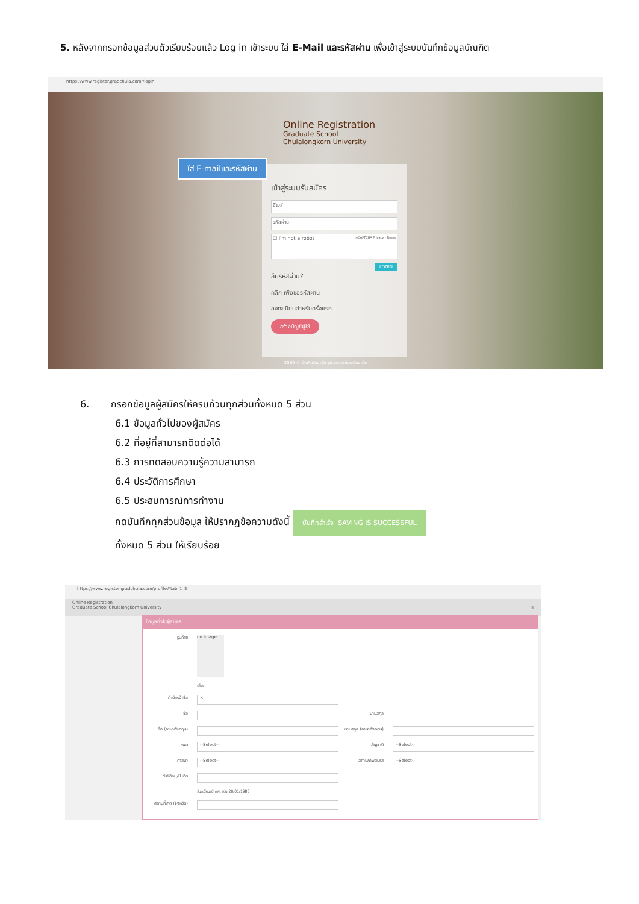5. หลังจากกรอกข้อมูลส่วนตัวเรียบร้อยแล้ว Log in เข้าระบบ ใส่ E-Mail และรหัสผ่าน เพื่อเข้าสู่ระบบบันทึกข้อมูลบัณฑิต
https://www.register.gradchula.com//login
Online Registration
Graduate School
Chulalongkorn University
เข้าสู่ระบบรับสมัคร
อีเมล์
รหัสผ่าน
☐ I'm not a robot reCAPTCHA Privacy - Terms
LOGIN
ลืมรหัสผ่าน?
คลิก เพื่อขอรหัสผ่าน
ลงทะเบียนสำหรับครั้งแรก
สร้างบัญชีผู้ใช้
ใส่ E-mailและรหัสผ่าน
2560 © บัณฑิตวิทยาลัย จุฬาลงกรณ์มหาวิทยาลัย
6. กรอกข้อมูลผู้สมัครให้ครบถ้วนทุกส่วนทั้งหมด 5 ส่วน
6.1 ข้อมูลทั่วไปของผู้สมัคร
6.2 ที่อยู่ที่สามารถติดต่อได้
6.3 การทดสอบความรู้ความสามารถ
6.4 ประวัติการศึกษา
6.5 ประสบการณ์การทำงาน
กดบันทึกทุกส่วนข้อมูล ให้ปรากฏข้อความดังนี้ บันทึกสำเร็จ SAVING IS SUCCESSFUL
ทั้งหมด 5 ส่วน ให้เรียบร้อย
https://www.register.gradchula.com/profile#tab_1_3
Online Registration
Graduate School Chulalongkorn University TH
ข้อมูลทั่วไปผู้สมัคร
รูปถ่าย no image
เลือก
คำนำหน้าชื่อ ×
ชื่อ นามสกุล
ชื่อ (ภาษาอังกฤษ) นามสกุล (ภาษาอังกฤษ)
เพศ --Select-- สัญชาติ --Select--
ศาสนา --Select-- สถานภาพสมรส --Select--
วัน/เดือน/ปี เกิด
วัน/เดือน/ปี คศ. เช่น 20/01/1983
สถานที่เกิด (จังหวัด)